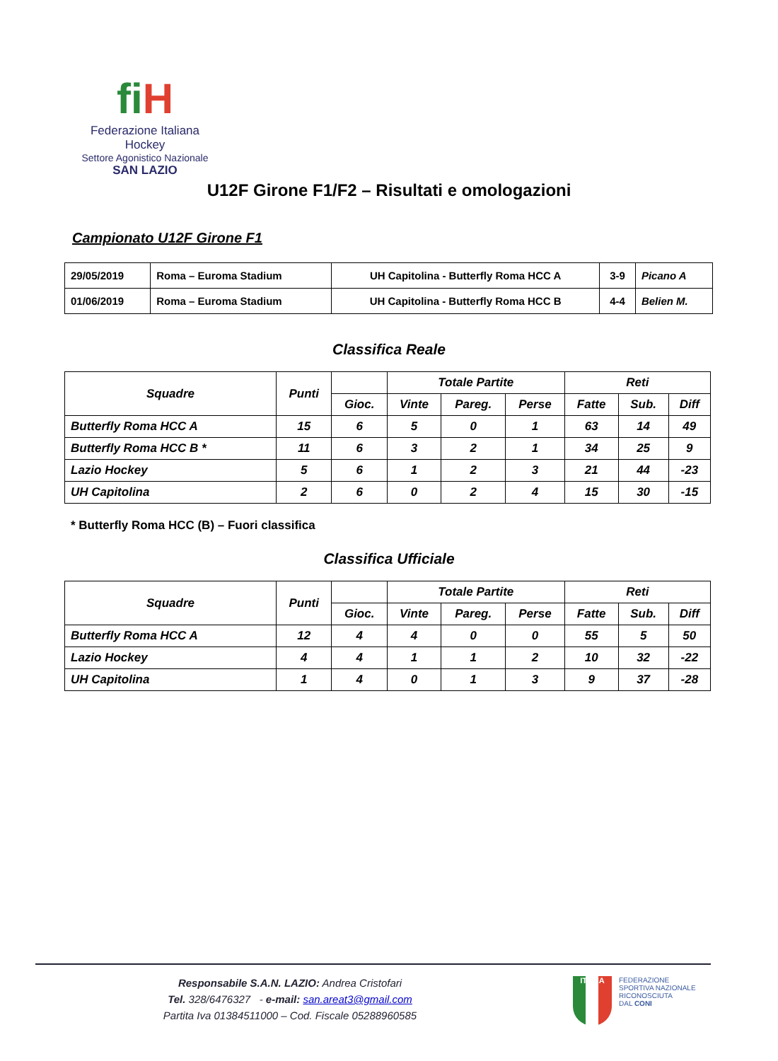fi H
Federazione Italiana Hockey
Settore Agonistico Nazionale
SAN LAZIO
U12F Girone F1/F2 – Risultati e omologazioni
Campionato U12F Girone F1
| 29/05/2019 | Roma – Euroma Stadium | UH Capitolina - Butterfly Roma HCC A | 3-9 | Picano A |
| 01/06/2019 | Roma – Euroma Stadium | UH Capitolina - Butterfly Roma HCC B | 4-4 | Belien M. |
Classifica Reale
| Squadre | Punti | | Totale Partite | | | Reti | | |
| --- | --- | --- | --- | --- | --- | --- | --- | --- |
| | | Gioc. | Vinte | Pareg. | Perse | Fatte | Sub. | Diff |
| Butterfly Roma HCC A | 15 | 6 | 5 | 0 | 1 | 63 | 14 | 49 |
| Butterfly Roma HCC B * | 11 | 6 | 3 | 2 | 1 | 34 | 25 | 9 |
| Lazio Hockey | 5 | 6 | 1 | 2 | 3 | 21 | 44 | -23 |
| UH Capitolina | 2 | 6 | 0 | 2 | 4 | 15 | 30 | -15 |
* Butterfly Roma HCC (B) – Fuori classifica
Classifica Ufficiale
| Squadre | Punti | | Totale Partite | | | Reti | | |
| --- | --- | --- | --- | --- | --- | --- | --- | --- |
| | | Gioc. | Vinte | Pareg. | Perse | Fatte | Sub. | Diff |
| Butterfly Roma HCC A | 12 | 4 | 4 | 0 | 0 | 55 | 5 | 50 |
| Lazio Hockey | 4 | 4 | 1 | 1 | 2 | 10 | 32 | -22 |
| UH Capitolina | 1 | 4 | 0 | 1 | 3 | 9 | 37 | -28 |
Responsabile S.A.N. LAZIO: Andrea Cristofari
Tel. 328/6476327 - e-mail: san.areat3@gmail.com
Partita Iva 01384511000 – Cod. Fiscale 05288960585
ITALIA
FEDERAZIONE
SPORTIVA NAZIONALE
RICONOSCIUTA
DAL CONI